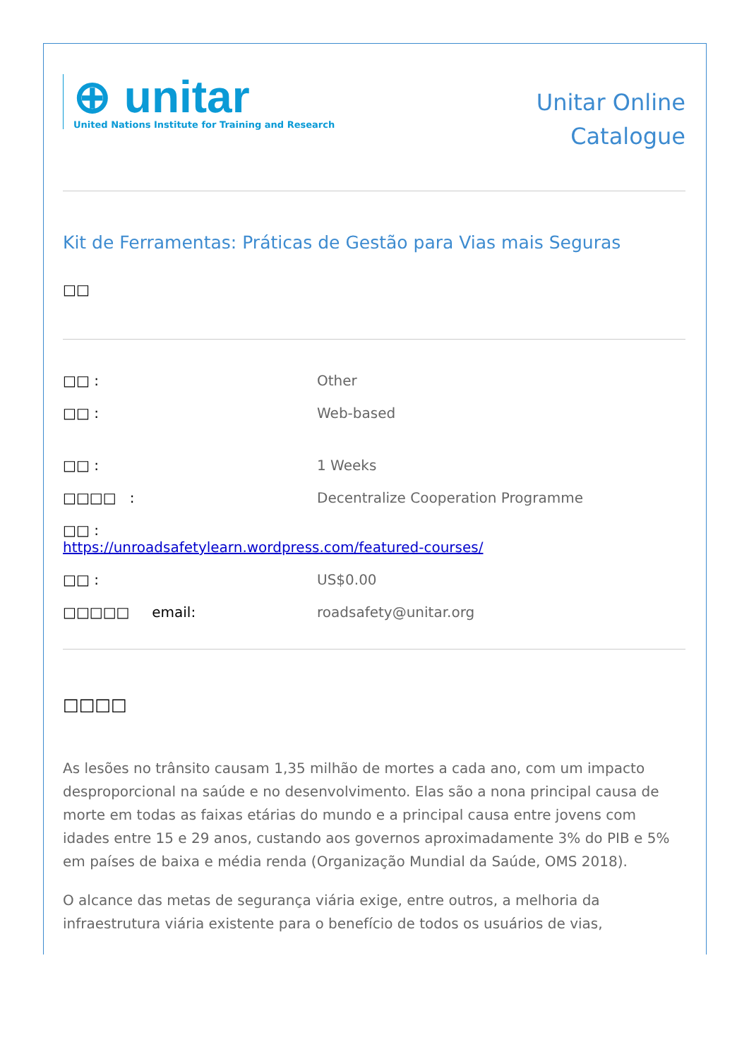⊕ unitar
United Nations Institute for Training and Research
Unitar Online
Catalogue
Kit de Ferramentas: Práticas de Gestão para Vias mais Seguras
□□
□□ : Other
□□ : Web-based
□□ : 1 Weeks
□□□□ : Decentralize Cooperation Programme
□□ :
https://unroadsafetylearn.wordpress.com/featured-courses/
□□ : US$0.00
□□□□□ email: roadsafety@unitar.org
□□□□
As lesões no trânsito causam 1,35 milhão de mortes a cada ano, com um impacto desproporcional na saúde e no desenvolvimento. Elas são a nona principal causa de morte em todas as faixas etárias do mundo e a principal causa entre jovens com idades entre 15 e 29 anos, custando aos governos aproximadamente 3% do PIB e 5% em países de baixa e média renda (Organização Mundial da Saúde, OMS 2018).
O alcance das metas de segurança viária exige, entre outros, a melhoria da infraestrutura viária existente para o benefício de todos os usuários de vias,